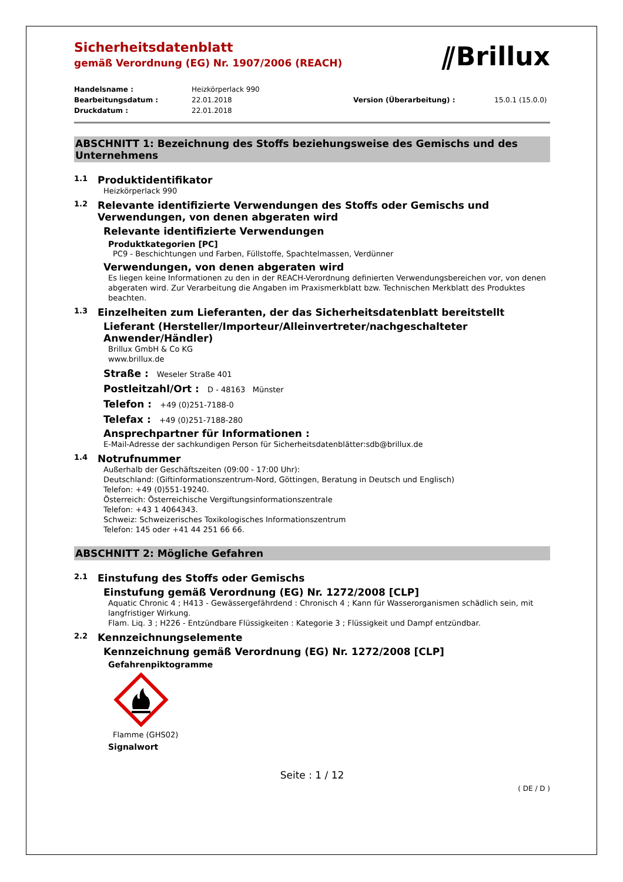Sicherheitsdatenblatt
gemäß Verordnung (EG) Nr. 1907/2006 (REACH)
⫽Brillux
Handelsname : Heizkörperlack 990 Bearbeitungsdatum : 22.01.2018 Version (Überarbeitung) : 15.0.1 (15.0.0) Druckdatum : 22.01.2018
ABSCHNITT 1: Bezeichnung des Stoffs beziehungsweise des Gemischs und des Unternehmens
1.1 Produktidentifikator
Heizkörperlack 990
1.2 Relevante identifizierte Verwendungen des Stoffs oder Gemischs und Verwendungen, von denen abgeraten wird
Relevante identifizierte Verwendungen
Produktkategorien [PC]
PC9 - Beschichtungen und Farben, Füllstoffe, Spachtelmassen, Verdünner
Verwendungen, von denen abgeraten wird
Es liegen keine Informationen zu den in der REACH-Verordnung definierten Verwendungsbereichen vor, von denen abgeraten wird. Zur Verarbeitung die Angaben im Praxismerkblatt bzw. Technischen Merkblatt des Produktes beachten.
1.3 Einzelheiten zum Lieferanten, der das Sicherheitsdatenblatt bereitstellt
Lieferant (Hersteller/Importeur/Alleinvertreter/nachgeschalteter Anwender/Händler)
Brillux GmbH & Co KG
www.brillux.de
Straße : Weseler Straße 401
Postleitzahl/Ort : D - 48163 Münster
Telefon : +49 (0)251-7188-0
Telefax : +49 (0)251-7188-280
Ansprechpartner für Informationen :
E-Mail-Adresse der sachkundigen Person für Sicherheitsdatenblätter:sdb@brillux.de
1.4 Notrufnummer
Außerhalb der Geschäftszeiten (09:00 - 17:00 Uhr):
Deutschland: (Giftinformationszentrum-Nord, Göttingen, Beratung in Deutsch und Englisch)
Telefon: +49 (0)551-19240.
Österreich: Österreichische Vergiftungsinformationszentrale
Telefon: +43 1 4064343.
Schweiz: Schweizerisches Toxikologisches Informationszentrum
Telefon: 145 oder +41 44 251 66 66.
ABSCHNITT 2: Mögliche Gefahren
2.1 Einstufung des Stoffs oder Gemischs
Einstufung gemäß Verordnung (EG) Nr. 1272/2008 [CLP]
Aquatic Chronic 4 ; H413 - Gewässergefährdend : Chronisch 4 ; Kann für Wasserorganismen schädlich sein, mit langfristiger Wirkung.
Flam. Liq. 3 ; H226 - Entzündbare Flüssigkeiten : Kategorie 3 ; Flüssigkeit und Dampf entzündbar.
2.2 Kennzeichnungselemente
Kennzeichnung gemäß Verordnung (EG) Nr. 1272/2008 [CLP]
Gefahrenpiktogramme
Flamme (GHS02)
Signalwort
Seite : 1 / 12
( DE / D )